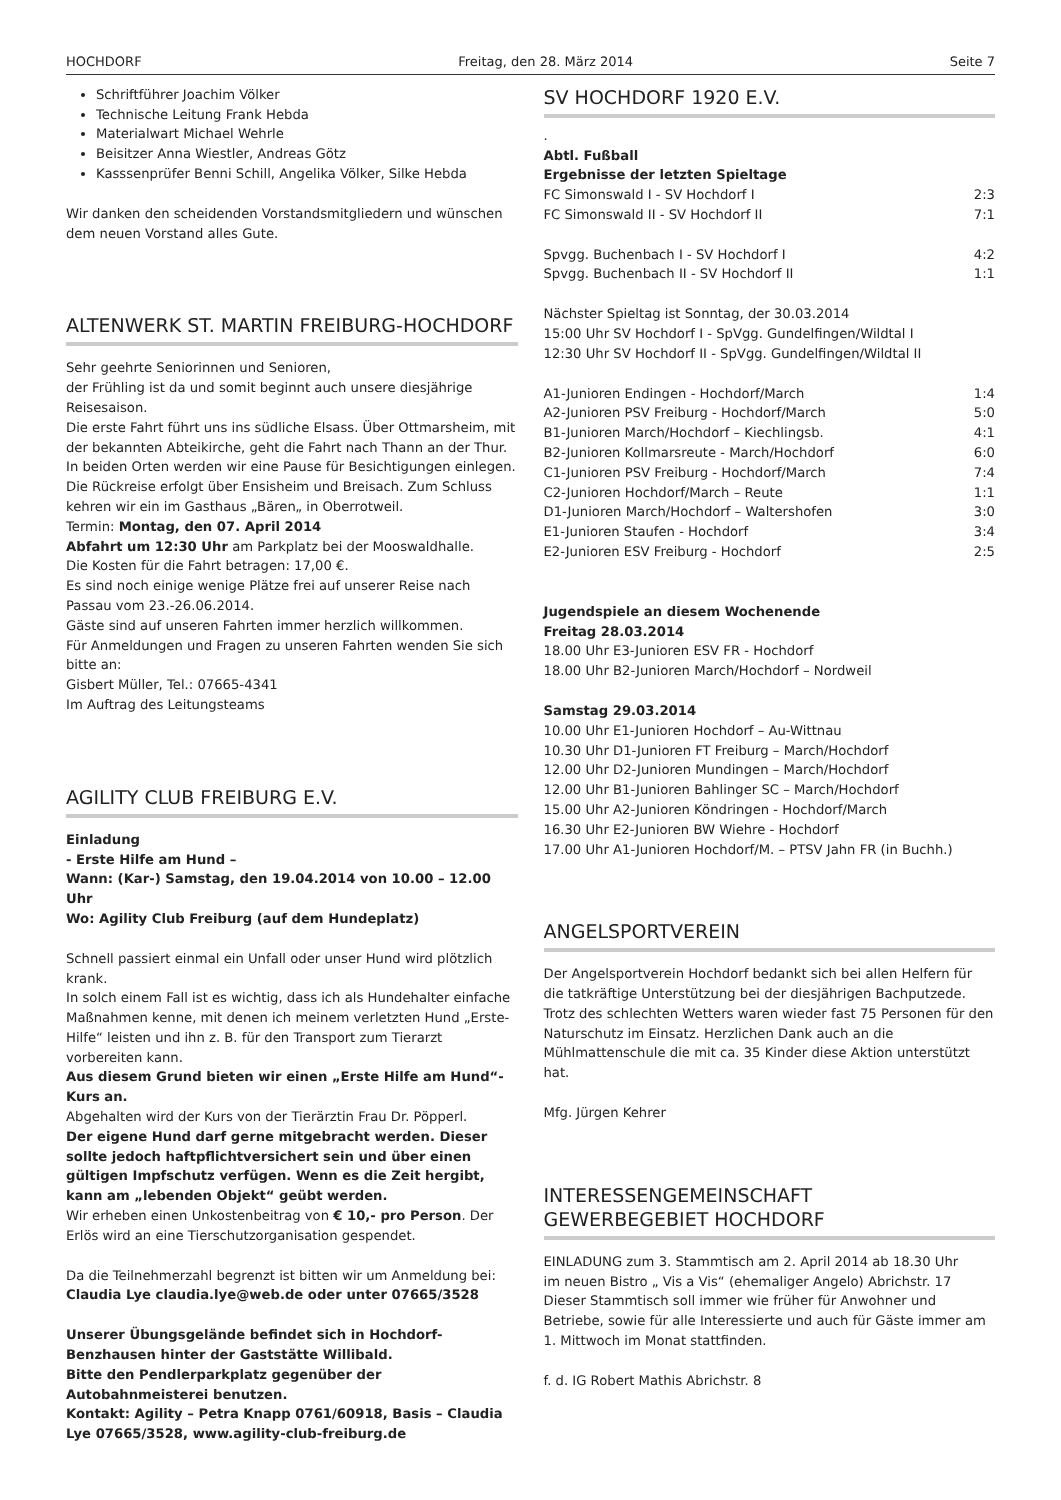HOCHDORF Freitag, den 28. März 2014 Seite 7
Schriftführer Joachim Völker
Technische Leitung Frank Hebda
Materialwart Michael Wehrle
Beisitzer Anna Wiestler, Andreas Götz
Kasssenprüfer Benni Schill, Angelika Völker, Silke Hebda
Wir danken den scheidenden Vorstandsmitgliedern und wünschen dem neuen Vorstand alles Gute.
ALTENWERK ST. MARTIN FREIBURG-HOCHDORF
Sehr geehrte Seniorinnen und Senioren,
der Frühling ist da und somit beginnt auch unsere diesjährige Reisesaison.
Die erste Fahrt führt uns ins südliche Elsass. Über Ottmarsheim, mit der bekannten Abteikirche, geht die Fahrt nach Thann an der Thur. In beiden Orten werden wir eine Pause für Besichtigungen einlegen. Die Rückreise erfolgt über Ensisheim und Breisach. Zum Schluss kehren wir ein im Gasthaus „Bären„ in Oberrotweil.
Termin: Montag, den 07. April 2014
Abfahrt um 12:30 Uhr am Parkplatz bei der Mooswaldhalle.
Die Kosten für die Fahrt betragen: 17,00 €.
Es sind noch einige wenige Plätze frei auf unserer Reise nach Passau vom 23.-26.06.2014.
Gäste sind auf unseren Fahrten immer herzlich willkommen.
Für Anmeldungen und Fragen zu unseren Fahrten wenden Sie sich bitte an:
Gisbert Müller, Tel.: 07665-4341
Im Auftrag des Leitungsteams
AGILITY CLUB FREIBURG E.V.
Einladung
- Erste Hilfe am Hund –
Wann: (Kar-) Samstag, den 19.04.2014 von 10.00 – 12.00 Uhr
Wo: Agility Club Freiburg (auf dem Hundeplatz)
Schnell passiert einmal ein Unfall oder unser Hund wird plötzlich krank.
In solch einem Fall ist es wichtig, dass ich als Hundehalter einfache Maßnahmen kenne, mit denen ich meinem verletzten Hund „Erste-Hilfe“ leisten und ihn z. B. für den Transport zum Tierarzt vorbereiten kann.
Aus diesem Grund bieten wir einen „Erste Hilfe am Hund“- Kurs an.
Abgehalten wird der Kurs von der Tierärztin Frau Dr. Pöpperl.
Der eigene Hund darf gerne mitgebracht werden. Dieser sollte jedoch haftpflichtversichert sein und über einen gültigen Impfschutz verfügen. Wenn es die Zeit hergibt, kann am „lebenden Objekt“ geübt werden.
Wir erheben einen Unkostenbeitrag von € 10,- pro Person. Der Erlös wird an eine Tierschutzorganisation gespendet.
Da die Teilnehmerzahl begrenzt ist bitten wir um Anmeldung bei:
Claudia Lye claudia.lye@web.de oder unter 07665/3528
Unserer Übungsgelände befindet sich in Hochdorf-Benzhausen hinter der Gaststätte Willibald.
Bitte den Pendlerparkplatz gegenüber der Autobahnmeisterei benutzen.
Kontakt: Agility – Petra Knapp 0761/60918, Basis – Claudia Lye 07665/3528, www.agility-club-freiburg.de
SV HOCHDORF 1920 E.V.
.
Abtl. Fußball
Ergebnisse der letzten Spieltage
| FC Simonswald I - SV Hochdorf I | 2:3 |
| FC Simonswald II - SV Hochdorf II | 7:1 |
| Spvgg. Buchenbach I - SV Hochdorf I | 4:2 |
| Spvgg. Buchenbach II - SV Hochdorf II | 1:1 |
Nächster Spieltag ist Sonntag, der 30.03.2014
15:00 Uhr SV Hochdorf I - SpVgg. Gundelfingen/Wildtal I
12:30 Uhr SV Hochdorf II - SpVgg. Gundelfingen/Wildtal II
| A1-Junioren Endingen - Hochdorf/March | 1:4 |
| A2-Junioren PSV Freiburg - Hochdorf/March | 5:0 |
| B1-Junioren March/Hochdorf – Kiechlingsb. | 4:1 |
| B2-Junioren Kollmarsreute - March/Hochdorf | 6:0 |
| C1-Junioren PSV Freiburg - Hochdorf/March | 7:4 |
| C2-Junioren Hochdorf/March – Reute | 1:1 |
| D1-Junioren March/Hochdorf – Waltershofen | 3:0 |
| E1-Junioren Staufen - Hochdorf | 3:4 |
| E2-Junioren ESV Freiburg - Hochdorf | 2:5 |
Jugendspiele an diesem Wochenende
Freitag 28.03.2014
18.00 Uhr E3-Junioren ESV FR - Hochdorf
18.00 Uhr B2-Junioren March/Hochdorf – Nordweil
Samstag 29.03.2014
10.00 Uhr E1-Junioren Hochdorf – Au-Wittnau
10.30 Uhr D1-Junioren FT Freiburg – March/Hochdorf
12.00 Uhr D2-Junioren Mundingen – March/Hochdorf
12.00 Uhr B1-Junioren Bahlinger SC – March/Hochdorf
15.00 Uhr A2-Junioren Köndringen - Hochdorf/March
16.30 Uhr E2-Junioren BW Wiehre - Hochdorf
17.00 Uhr A1-Junioren Hochdorf/M. – PTSV Jahn FR (in Buchh.)
ANGELSPORTVEREIN
Der Angelsportverein Hochdorf bedankt sich bei allen Helfern für die tatkräftige Unterstützung bei der diesjährigen Bachputzede.
Trotz des schlechten Wetters waren wieder fast 75 Personen für den Naturschutz im Einsatz. Herzlichen Dank auch an die Mühlmattenschule die mit ca. 35 Kinder diese Aktion unterstützt hat.
Mfg. Jürgen Kehrer
INTERESSENGEMEINSCHAFT
GEWERBEGEBIET HOCHDORF
EINLADUNG zum 3. Stammtisch am 2. April 2014 ab 18.30 Uhr
im neuen Bistro „ Vis a Vis“ (ehemaliger Angelo) Abrichstr. 17
Dieser Stammtisch soll immer wie früher für Anwohner und Betriebe, sowie für alle Interessierte und auch für Gäste immer am 1. Mittwoch im Monat stattfinden.
f. d. IG Robert Mathis Abrichstr. 8